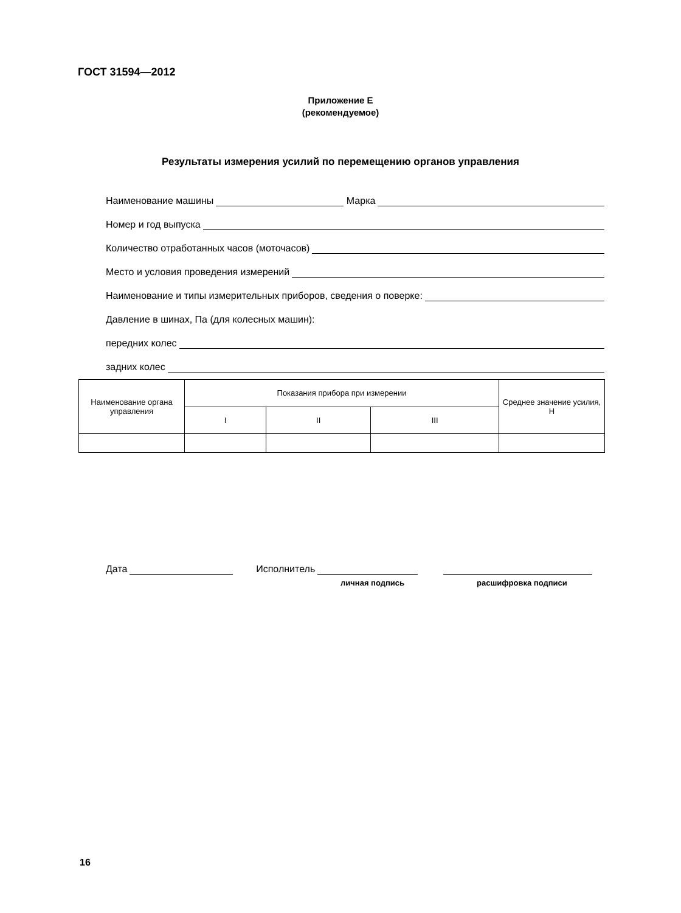ГОСТ 31594—2012
Приложение Е
(рекомендуемое)
Результаты измерения усилий по перемещению органов управления
Наименование машины Марка
Номер и год выпуска
Количество отработанных часов (моточасов)
Место и условия проведения измерений
Наименование и типы измерительных приборов, сведения о поверке:
Давление в шинах, Па (для колесных машин):
передних колес
задних колес
| Наименование органа управления | Показания прибора при измерении | | | Среднее значение усилия, Н |
| --- | --- | --- | --- | --- |
| | I | II | III | |
Дата Исполнитель
личная подпись расшифровка подписи
16